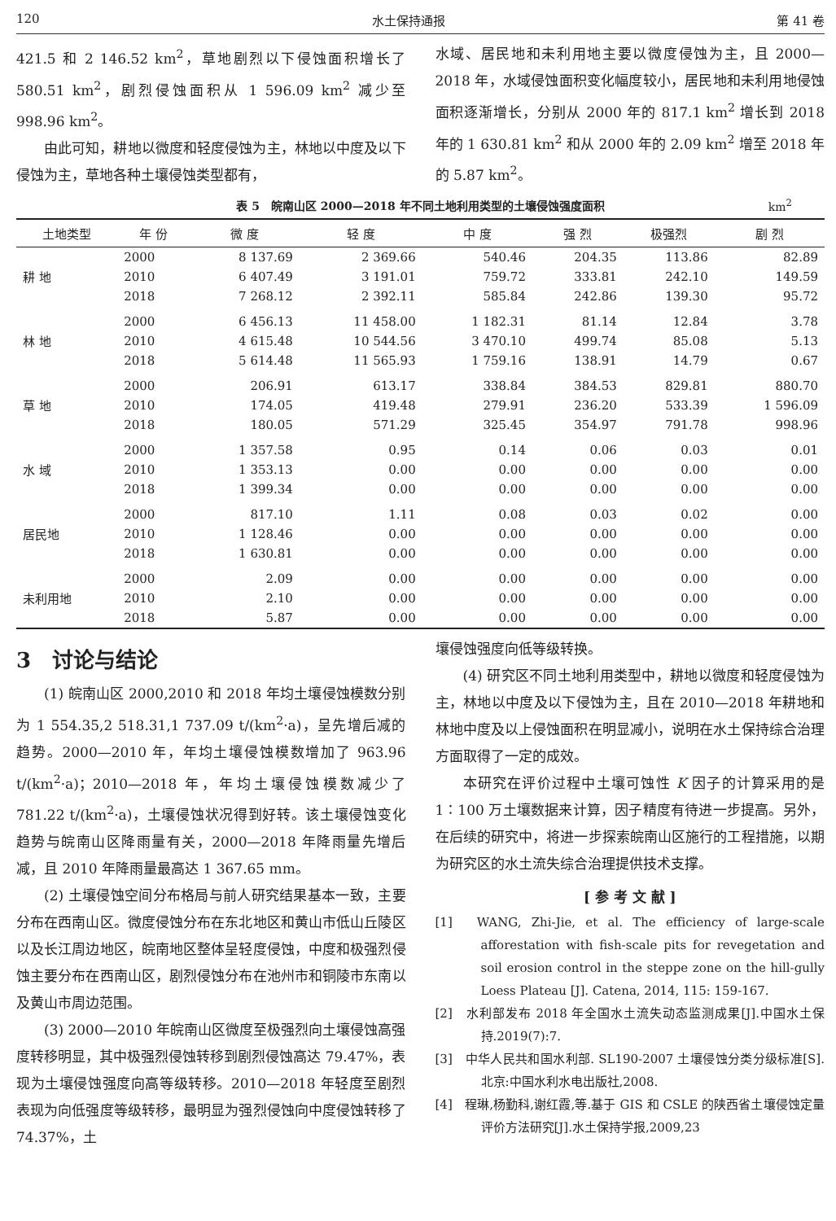120 水土保持通报 第 41 卷
421.5 和 2 146.52 km<sup>2</sup>，草地剧烈以下侵蚀面积增长了 580.51 km<sup>2</sup>，剧烈侵蚀面积从 1 596.09 km<sup>2</sup> 减少至 998.96 km<sup>2</sup>。
由此可知，耕地以微度和轻度侵蚀为主，林地以中度及以下侵蚀为主，草地各种土壤侵蚀类型都有，
水域、居民地和未利用地主要以微度侵蚀为主，且 2000—2018 年，水域侵蚀面积变化幅度较小，居民地和未利用地侵蚀面积逐渐增长，分别从 2000 年的 817.1 km<sup>2</sup> 增长到 2018 年的 1 630.81 km<sup>2</sup> 和从 2000 年的 2.09 km<sup>2</sup> 增至 2018 年的 5.87 km<sup>2</sup>。
表 5　皖南山区 2000—2018 年不同土地利用类型的土壤侵蚀强度面积 km<sup>2</sup>
| 土地类型 | 年 份 | 微 度 | 轻 度 | 中 度 | 强 烈 | 极强烈 | 剧 烈 |
| --- | --- | --- | --- | --- | --- | --- | --- |
| 耕 地 | 2000 | 8 137.69 | 2 369.66 | 540.46 | 204.35 | 113.86 | 82.89 |
| | 2010 | 6 407.49 | 3 191.01 | 759.72 | 333.81 | 242.10 | 149.59 |
| | 2018 | 7 268.12 | 2 392.11 | 585.84 | 242.86 | 139.30 | 95.72 |
| 林 地 | 2000 | 6 456.13 | 11 458.00 | 1 182.31 | 81.14 | 12.84 | 3.78 |
| | 2010 | 4 615.48 | 10 544.56 | 3 470.10 | 499.74 | 85.08 | 5.13 |
| | 2018 | 5 614.48 | 11 565.93 | 1 759.16 | 138.91 | 14.79 | 0.67 |
| 草 地 | 2000 | 206.91 | 613.17 | 338.84 | 384.53 | 829.81 | 880.70 |
| | 2010 | 174.05 | 419.48 | 279.91 | 236.20 | 533.39 | 1 596.09 |
| | 2018 | 180.05 | 571.29 | 325.45 | 354.97 | 791.78 | 998.96 |
| 水 域 | 2000 | 1 357.58 | 0.95 | 0.14 | 0.06 | 0.03 | 0.01 |
| | 2010 | 1 353.13 | 0.00 | 0.00 | 0.00 | 0.00 | 0.00 |
| | 2018 | 1 399.34 | 0.00 | 0.00 | 0.00 | 0.00 | 0.00 |
| 居民地 | 2000 | 817.10 | 1.11 | 0.08 | 0.03 | 0.02 | 0.00 |
| | 2010 | 1 128.46 | 0.00 | 0.00 | 0.00 | 0.00 | 0.00 |
| | 2018 | 1 630.81 | 0.00 | 0.00 | 0.00 | 0.00 | 0.00 |
| 未利用地 | 2000 | 2.09 | 0.00 | 0.00 | 0.00 | 0.00 | 0.00 |
| | 2010 | 2.10 | 0.00 | 0.00 | 0.00 | 0.00 | 0.00 |
| | 2018 | 5.87 | 0.00 | 0.00 | 0.00 | 0.00 | 0.00 |
3　讨论与结论
(1) 皖南山区 2000,2010 和 2018 年均土壤侵蚀模数分别为 1 554.35,2 518.31,1 737.09 t/(km<sup>2</sup>·a)，呈先增后减的趋势。2000—2010 年，年均土壤侵蚀模数增加了 963.96 t/(km<sup>2</sup>·a)；2010—2018 年，年均土壤侵蚀模数减少了 781.22 t/(km<sup>2</sup>·a)，土壤侵蚀状况得到好转。该土壤侵蚀变化趋势与皖南山区降雨量有关，2000—2018 年降雨量先增后减，且 2010 年降雨量最高达 1 367.65 mm。
(2) 土壤侵蚀空间分布格局与前人研究结果基本一致，主要分布在西南山区。微度侵蚀分布在东北地区和黄山市低山丘陵区以及长江周边地区，皖南地区整体呈轻度侵蚀，中度和极强烈侵蚀主要分布在西南山区，剧烈侵蚀分布在池州市和铜陵市东南以及黄山市周边范围。
(3) 2000—2010 年皖南山区微度至极强烈向土壤侵蚀高强度转移明显，其中极强烈侵蚀转移到剧烈侵蚀高达 79.47%，表现为土壤侵蚀强度向高等级转移。2010—2018 年轻度至剧烈表现为向低强度等级转移，最明显为强烈侵蚀向中度侵蚀转移了 74.37%，土
壤侵蚀强度向低等级转换。
(4) 研究区不同土地利用类型中，耕地以微度和轻度侵蚀为主，林地以中度及以下侵蚀为主，且在 2010—2018 年耕地和林地中度及以上侵蚀面积在明显减小，说明在水土保持综合治理方面取得了一定的成效。
本研究在评价过程中土壤可蚀性 K 因子的计算采用的是 1∶100 万土壤数据来计算，因子精度有待进一步提高。另外，在后续的研究中，将进一步探索皖南山区施行的工程措施，以期为研究区的水土流失综合治理提供技术支撑。
[ 参 考 文 献 ]
[1]　WANG, Zhi-Jie, et al. The efficiency of large-scale afforestation with fish-scale pits for revegetation and soil erosion control in the steppe zone on the hill-gully Loess Plateau [J]. Catena, 2014, 115: 159-167.
[2]　水利部发布 2018 年全国水土流失动态监测成果[J].中国水土保持.2019(7):7.
[3]　中华人民共和国水利部. SL190-2007 土壤侵蚀分类分级标准[S].北京:中国水利水电出版社,2008.
[4]　程琳,杨勤科,谢红霞,等.基于 GIS 和 CSLE 的陕西省土壤侵蚀定量评价方法研究[J].水土保持学报,2009,23